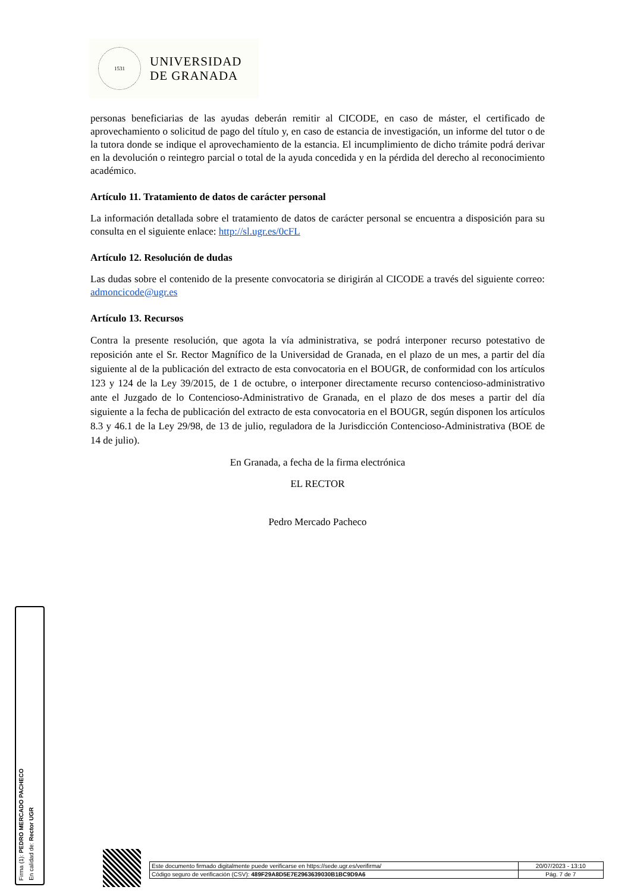1531
UNIVERSIDAD
DE GRANADA
personas beneficiarias de las ayudas deberán remitir al CICODE, en caso de máster, el certificado de aprovechamiento o solicitud de pago del título y, en caso de estancia de investigación, un informe del tutor o de la tutora donde se indique el aprovechamiento de la estancia. El incumplimiento de dicho trámite podrá derivar en la devolución o reintegro parcial o total de la ayuda concedida y en la pérdida del derecho al reconocimiento académico.
Artículo 11. Tratamiento de datos de carácter personal
La información detallada sobre el tratamiento de datos de carácter personal se encuentra a disposición para su consulta en el siguiente enlace: http://sl.ugr.es/0cFL
Artículo 12. Resolución de dudas
Las dudas sobre el contenido de la presente convocatoria se dirigirán al CICODE a través del siguiente correo: admoncicode@ugr.es
Artículo 13. Recursos
Contra la presente resolución, que agota la vía administrativa, se podrá interponer recurso potestativo de reposición ante el Sr. Rector Magnífico de la Universidad de Granada, en el plazo de un mes, a partir del día siguiente al de la publicación del extracto de esta convocatoria en el BOUGR, de conformidad con los artículos 123 y 124 de la Ley 39/2015, de 1 de octubre, o interponer directamente recurso contencioso-administrativo ante el Juzgado de lo Contencioso-Administrativo de Granada, en el plazo de dos meses a partir del día siguiente a la fecha de publicación del extracto de esta convocatoria en el BOUGR, según disponen los artículos 8.3 y 46.1 de la Ley 29/98, de 13 de julio, reguladora de la Jurisdicción Contencioso-Administrativa (BOE de 14 de julio).
En Granada, a fecha de la firma electrónica
EL RECTOR
Pedro Mercado Pacheco
Firma (1): PEDRO MERCADO PACHECO
En calidad de: Rector UGR
| Este documento firmado digitalmente puede verificarse en https://sede.ugr.es/verifirma/ | 20/07/2023 - 13:10 |
| Código seguro de verificación (CSV): 489F29A8D5E7E2963639030B1BC9D9A6 | Pág. 7 de 7 |